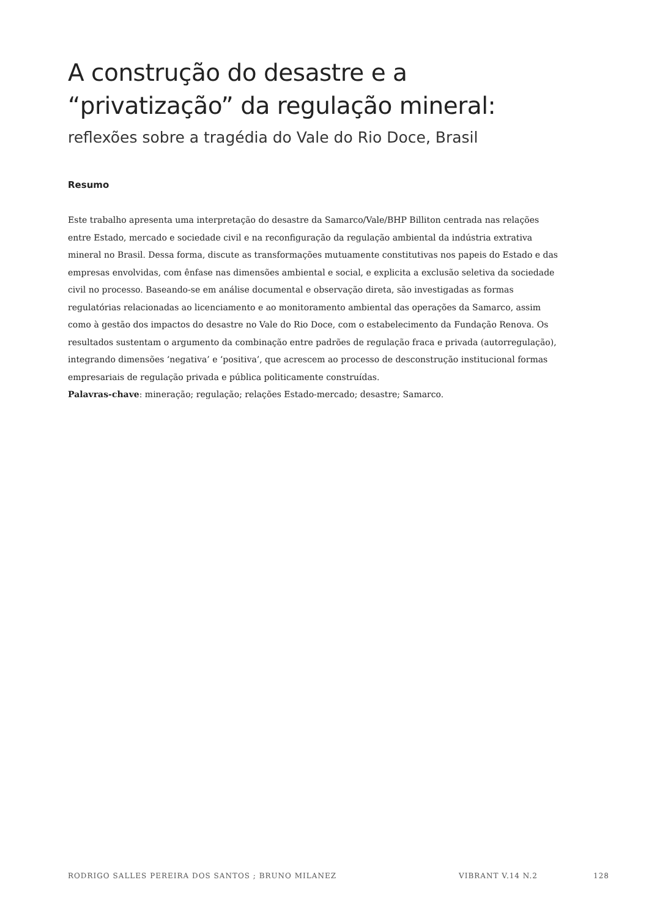A construção do desastre e a “privatização” da regulação mineral:
reflexões sobre a tragédia do Vale do Rio Doce, Brasil
Resumo
Este trabalho apresenta uma interpretação do desastre da Samarco/Vale/BHP Billiton centrada nas relações entre Estado, mercado e sociedade civil e na reconfiguração da regulação ambiental da indústria extrativa mineral no Brasil. Dessa forma, discute as transformações mutuamente constitutivas nos papeis do Estado e das empresas envolvidas, com ênfase nas dimensões ambiental e social, e explicita a exclusão seletiva da sociedade civil no processo. Baseando-se em análise documental e observação direta, são investigadas as formas regulatórias relacionadas ao licenciamento e ao monitoramento ambiental das operações da Samarco, assim como à gestão dos impactos do desastre no Vale do Rio Doce, com o estabelecimento da Fundação Renova. Os resultados sustentam o argumento da combinação entre padrões de regulação fraca e privada (autorregulação), integrando dimensões ‘negativa’ e ‘positiva’, que acrescem ao processo de desconstrução institucional formas empresariais de regulação privada e pública politicamente construídas.
Palavras-chave: mineração; regulação; relações Estado-mercado; desastre; Samarco.
RODRIGO SALLES PEREIRA DOS SANTOS ; BRUNO MILANEZ VIBRANT V.14 N.2 128